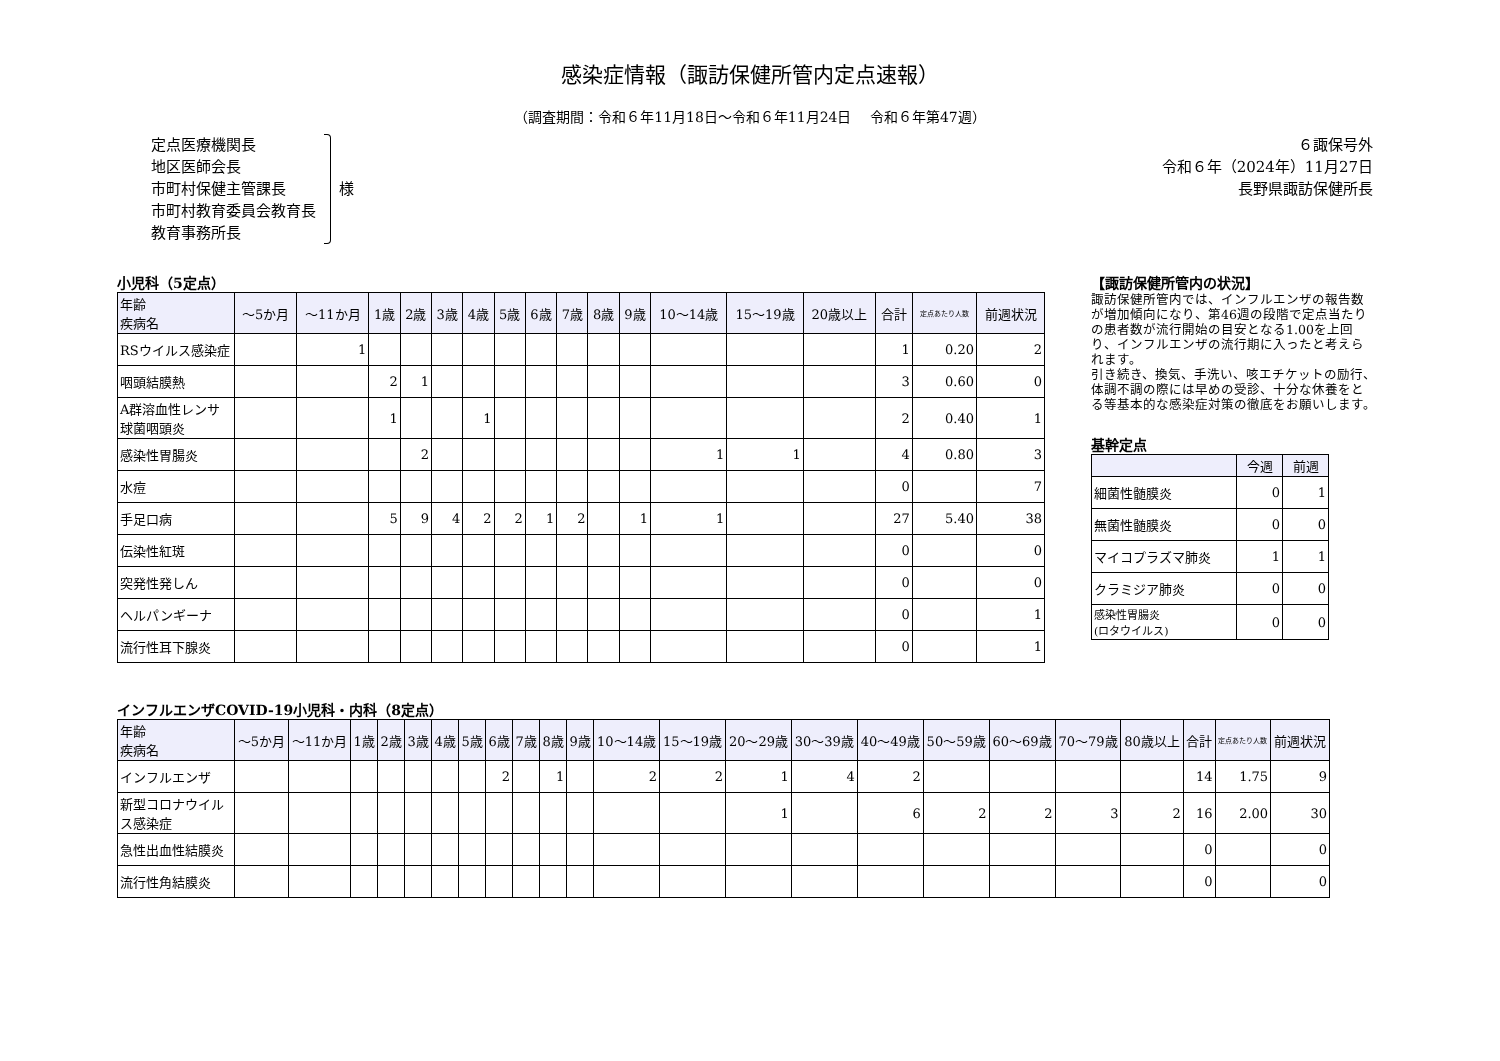感染症情報（諏訪保健所管内定点速報）
（調査期間：令和６年11月18日～令和６年11月24日　 令和６年第47週）
定点医療機関長
地区医師会長
市町村保健主管課長
市町村教育委員会教育長
教育事務所長
様
６諏保号外
令和６年（2024年）11月27日
長野県諏訪保健所長
小児科（5定点）
| 年齢 疾病名 | ～5か月 | ～11か月 | 1歳 | 2歳 | 3歳 | 4歳 | 5歳 | 6歳 | 7歳 | 8歳 | 9歳 | 10～14歳 | 15～19歳 | 20歳以上 | 合計 | 定点あたり人数 | 前週状況 |
| --- | --- | --- | --- | --- | --- | --- | --- | --- | --- | --- | --- | --- | --- | --- | --- | --- | --- |
| RSウイルス感染症 | | 1 | | | | | | | | | | | | | 1 | 0.20 | 2 |
| 咽頭結膜熱 | | | 2 | 1 | | | | | | | | | | | 3 | 0.60 | 0 |
| A群溶血性レンサ球菌咽頭炎 | | | 1 | | | 1 | | | | | | | | | 2 | 0.40 | 1 |
| 感染性胃腸炎 | | | | 2 | | | | | | | | 1 | 1 | | 4 | 0.80 | 3 |
| 水痘 | | | | | | | | | | | | | | | 0 | | 7 |
| 手足口病 | | | 5 | 9 | 4 | 2 | 2 | 1 | 2 | | 1 | 1 | | | 27 | 5.40 | 38 |
| 伝染性紅斑 | | | | | | | | | | | | | | | 0 | | 0 |
| 突発性発しん | | | | | | | | | | | | | | | 0 | | 0 |
| ヘルパンギーナ | | | | | | | | | | | | | | | 0 | | 1 |
| 流行性耳下腺炎 | | | | | | | | | | | | | | | 0 | | 1 |
【諏訪保健所管内の状況】
諏訪保健所管内では、インフルエンザの報告数が増加傾向になり、第46週の段階で定点当たりの患者数が流行開始の目安となる1.00を上回り、インフルエンザの流行期に入ったと考えられます。
引き続き、換気、手洗い、咳エチケットの励行、体調不調の際には早めの受診、十分な休養をとる等基本的な感染症対策の徹底をお願いします。
基幹定点
| | 今週 | 前週 |
| --- | --- | --- |
| 細菌性髄膜炎 | 0 | 1 |
| 無菌性髄膜炎 | 0 | 0 |
| マイコプラズマ肺炎 | 1 | 1 |
| クラミジア肺炎 | 0 | 0 |
| 感染性胃腸炎 (ロタウイルス) | 0 | 0 |
インフルエンザCOVID-19小児科・内科（8定点）
| 年齢 疾病名 | ～5か月 | ～11か月 | 1歳 | 2歳 | 3歳 | 4歳 | 5歳 | 6歳 | 7歳 | 8歳 | 9歳 | 10～14歳 | 15～19歳 | 20～29歳 | 30～39歳 | 40～49歳 | 50～59歳 | 60～69歳 | 70～79歳 | 80歳以上 | 合計 | 定点あたり人数 | 前週状況 |
| --- | --- | --- | --- | --- | --- | --- | --- | --- | --- | --- | --- | --- | --- | --- | --- | --- | --- | --- | --- | --- | --- | --- | --- |
| インフルエンザ | | | | | | | | 2 | | 1 | | 2 | 2 | 1 | 4 | 2 | | | | | 14 | 1.75 | 9 |
| 新型コロナウイルス感染症 | | | | | | | | | | | | | | 1 | | 6 | 2 | 2 | 3 | 2 | 16 | 2.00 | 30 |
| 急性出血性結膜炎 | | | | | | | | | | | | | | | | | | | | | 0 | | 0 |
| 流行性角結膜炎 | | | | | | | | | | | | | | | | | | | | | 0 | | 0 |